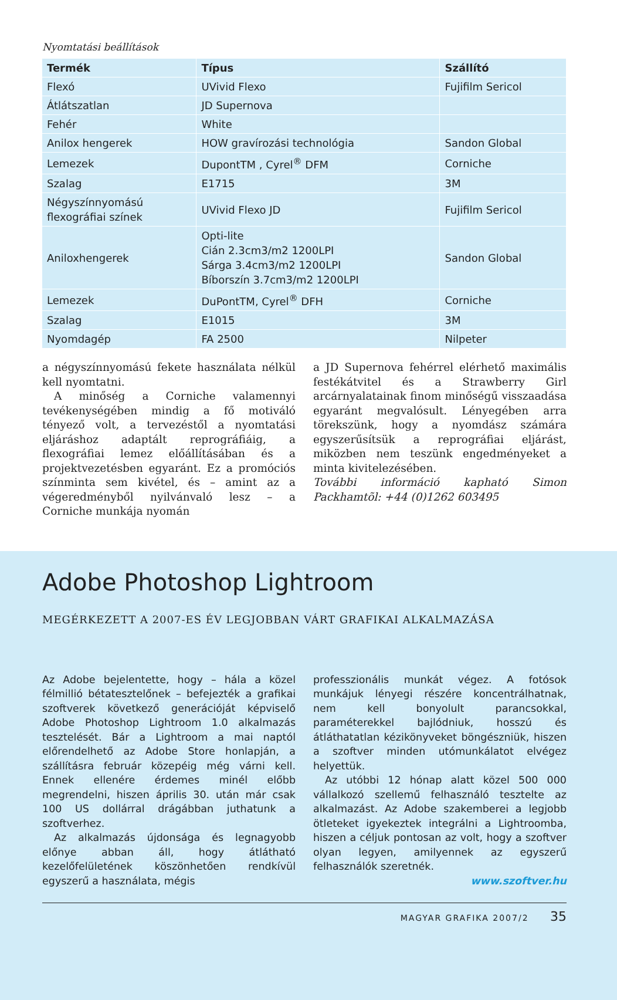Nyomtatási beállítások
| Termék | Típus | Szállító |
| --- | --- | --- |
| Flexó | UVivid Flexo | Fujifilm Sericol |
| Átlátszatlan | JD Supernova | |
| Fehér | White | |
| Anilox hengerek | HOW gravírozási technológia | Sandon Global |
| Lemezek | DupontTM , Cyrel<sup>®</sup> DFM | Corniche |
| Szalag | E1715 | 3M |
| Négyszínnyomású flexográfiai színek | UVivid Flexo JD | Fujifilm Sericol |
| Aniloxhengerek | Opti-lite Cián 2.3cm3/m2 1200LPI Sárga 3.4cm3/m2 1200LPI Bíborszín 3.7cm3/m2 1200LPI | Sandon Global |
| Lemezek | DuPontTM, Cyrel<sup>®</sup> DFH | Corniche |
| Szalag | E1015 | 3M |
| Nyomdagép | FA 2500 | Nilpeter |
a négyszínnyomású fekete használata nélkül kell nyomtatni.
A minőség a Corniche valamennyi tevékenységében mindig a fő motiváló tényező volt, a tervezéstől a nyomtatási eljáráshoz adaptált reprográfiáig, a flexográfiai lemez előállításában és a projektvezetésben egyaránt. Ez a promóciós színminta sem kivétel, és – amint az a végeredményből nyilvánvaló lesz – a Corniche munkája nyomán
a JD Supernova fehérrel elérhető maximális festékátvitel és a Strawberry Girl arcárnyalatainak finom minőségű visszaadása egyaránt megvalósult. Lényegében arra törekszünk, hogy a nyomdász számára egyszerűsítsük a reprográfiai eljárást, miközben nem teszünk engedményeket a minta kivitelezésében.
További információ kapható Simon Packhamtõl: +44 (0)1262 603495
Adobe Photoshop Lightroom
MEGÉRKEZETT A 2007-ES ÉV LEGJOBBAN VÁRT GRAFIKAI ALKALMAZÁSA
Az Adobe bejelentette, hogy – hála a közel félmillió bétatesztelőnek – befejezték a grafikai szoftverek következő generációját képviselő Adobe Photoshop Lightroom 1.0 alkalmazás tesztelését. Bár a Lightroom a mai naptól előrendelhető az Adobe Store honlapján, a szállításra február közepéig még várni kell. Ennek ellenére érdemes minél előbb megrendelni, hiszen április 30. után már csak 100 US dollárral drágábban juthatunk a szoftverhez.
Az alkalmazás újdonsága és legnagyobb előnye abban áll, hogy átlátható kezelőfelületének köszönhetően rendkívül egyszerű a használata, mégis
professzionális munkát végez. A fotósok munkájuk lényegi részére koncentrálhatnak, nem kell bonyolult parancsokkal, paraméterekkel bajlódniuk, hosszú és átláthatatlan kézikönyveket böngészniük, hiszen a szoftver minden utómunkálatot elvégez helyettük.
Az utóbbi 12 hónap alatt közel 500 000 vállalkozó szellemű felhasználó tesztelte az alkalmazást. Az Adobe szakemberei a legjobb ötleteket igyekeztek integrálni a Lightroomba, hiszen a céljuk pontosan az volt, hogy a szoftver olyan legyen, amilyennek az egyszerű felhasználók szeretnék.
www.szoftver.hu
MAGYAR GRAFIKA 2007/2 35